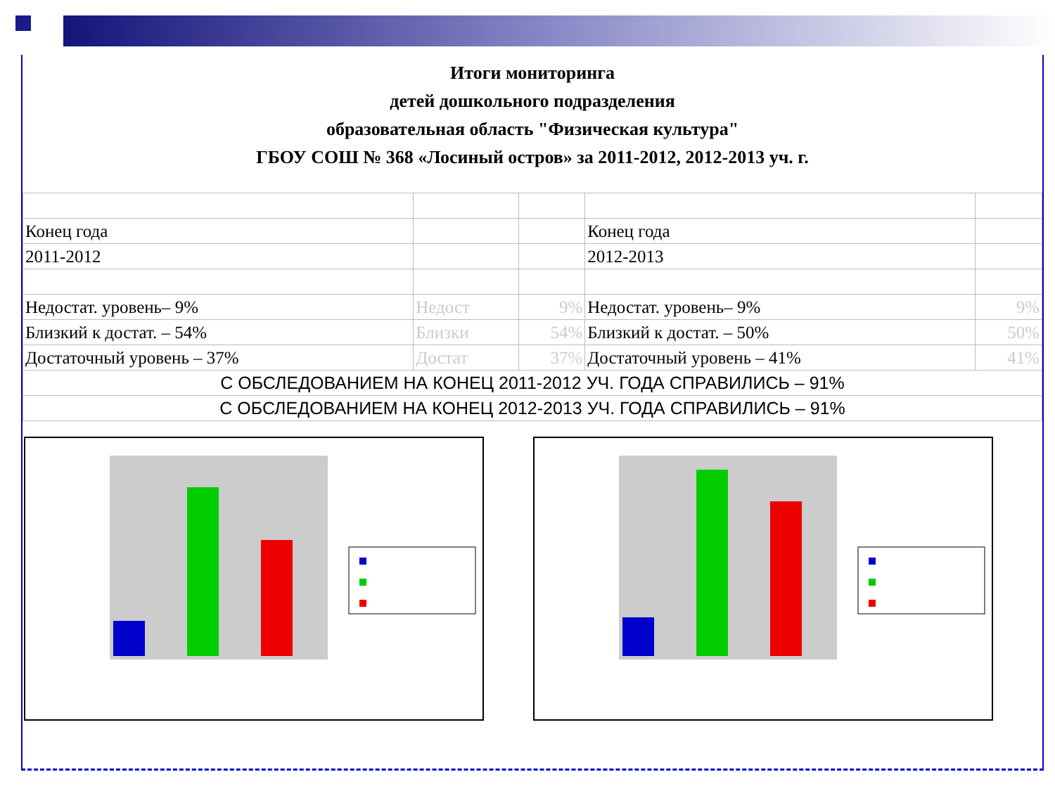Итоги мониторинга
детей дошкольного подразделения
образовательная область "Физическая культура"
ГБОУ СОШ № 368 «Лосиный остров» за 2011-2012, 2012-2013 уч. г.
| Конец года | | | Конец года | |
| 2011-2012 | | | 2012-2013 | |
| Недостат. уровень– 9% | Недост | 9% | Недостат. уровень– 9% | 9% |
| Близкий к достат. – 54% | Близки | 54% | Близкий к достат. – 50% | 50% |
| Достаточный уровень – 37% | Достат | 37% | Достаточный уровень – 41% | 41% |
| С ОБСЛЕДОВАНИЕМ НА КОНЕЦ 2011-2012 УЧ. ГОДА СПРАВИЛИСЬ – 91% | | | | |
| С ОБСЛЕДОВАНИЕМ НА КОНЕЦ 2012-2013 УЧ. ГОДА СПРАВИЛИСЬ – 91% | | | | |